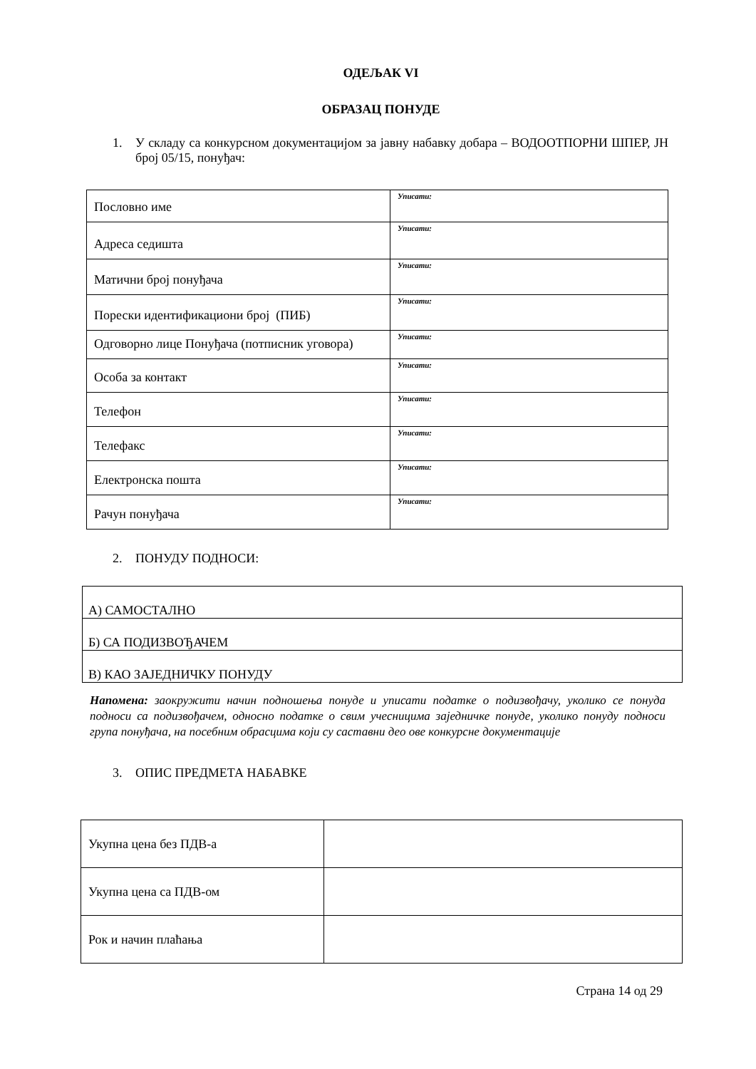ОДЕЉАК VI
ОБРАЗАЦ ПОНУДЕ
1. У складу са конкурсном документацијом за јавну набавку добара – ВОДООТПОРНИ ШПЕР, ЈН број 05/15, понуђач:
| Пословно име | Уписати: |
| Адреса седишта | Уписати: |
| Матични број понуђача | Уписати: |
| Порески идентификациони број (ПИБ) | Уписати: |
| Одговорно лице Понуђача (потписник уговора) | Уписати: |
| Особа за контакт | Уписати: |
| Телефон | Уписати: |
| Телефакс | Уписати: |
| Електронска пошта | Уписати: |
| Рачун понуђача | Уписати: |
2. ПОНУДУ ПОДНОСИ:
| А) САМОСТАЛНО |
| Б) СА ПОДИЗВОЂАЧЕМ |
| В) КАО ЗАЈЕДНИЧКУ ПОНУДУ |
Напомена: заокружити начин подношења понуде и уписати податке о подизвођачу, уколико се понуда подноси са подизвођачем, односно податке о свим учесницима заједничке понуде, уколико понуду подноси група понуђача, на посебним обрасцима који су саставни део ове конкурсне документације
3. ОПИС ПРЕДМЕТА НАБАВКЕ
| Укупна цена без ПДВ-а | |
| Укупна цена са ПДВ-ом | |
| Рок и начин плаћања | |
Страна 14 од 29